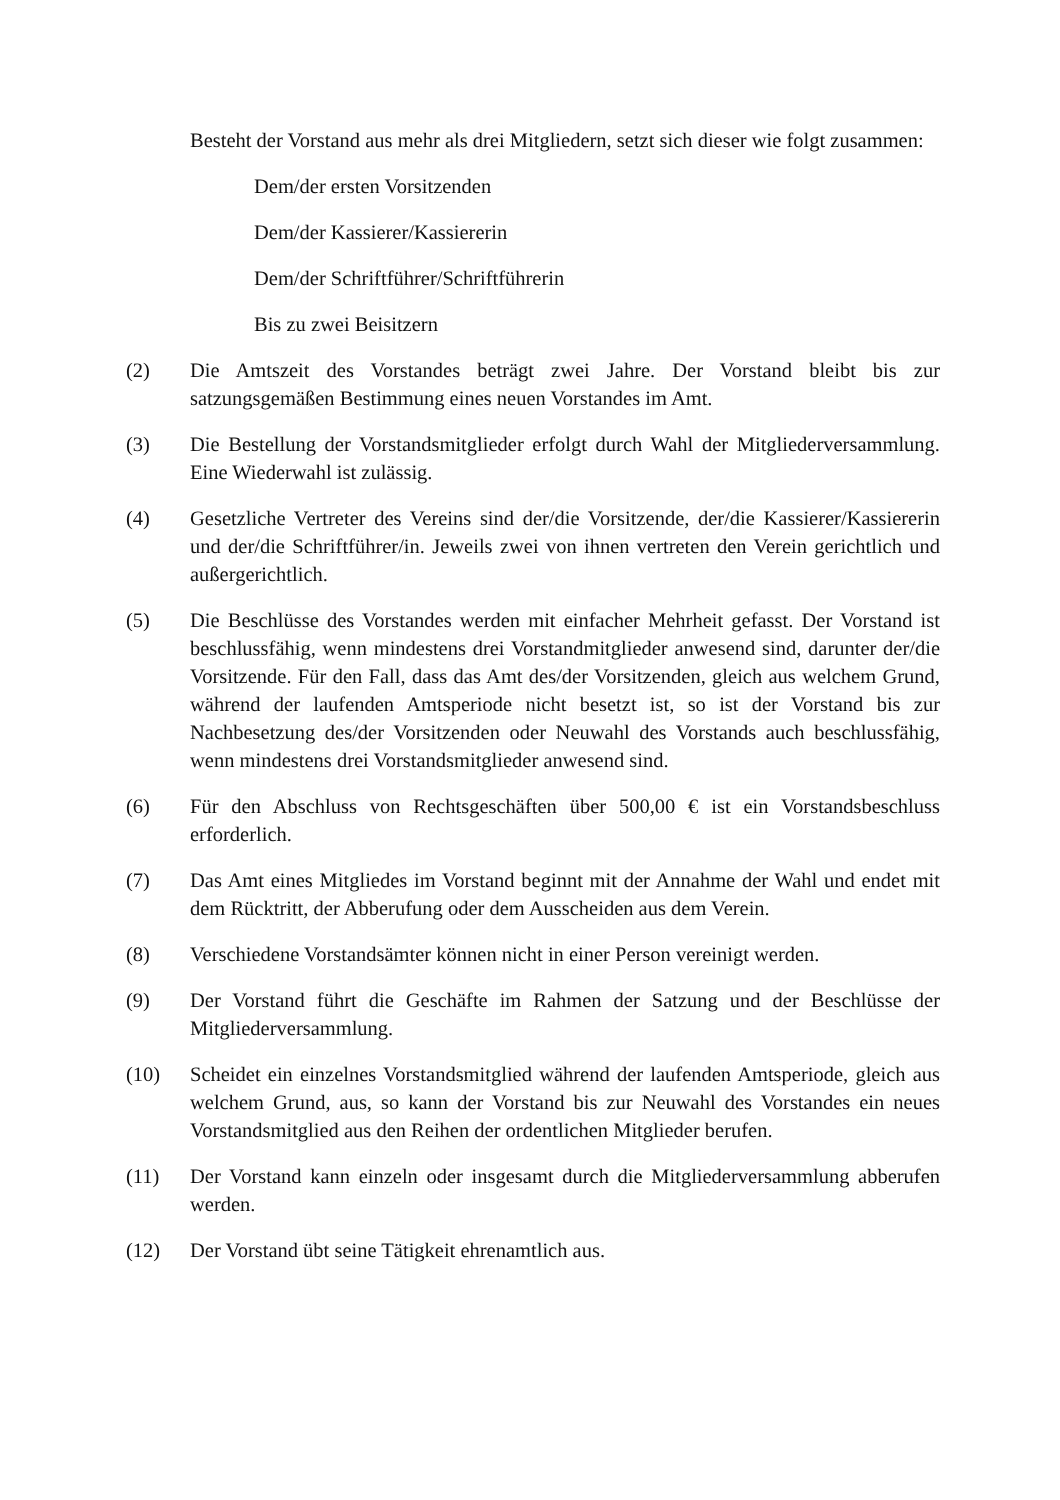Besteht der Vorstand aus mehr als drei Mitgliedern, setzt sich dieser wie folgt zusammen:
Dem/der ersten Vorsitzenden
Dem/der Kassierer/Kassiererin
Dem/der Schriftführer/Schriftführerin
Bis zu zwei Beisitzern
(2) Die Amtszeit des Vorstandes beträgt zwei Jahre. Der Vorstand bleibt bis zur satzungsgemäßen Bestimmung eines neuen Vorstandes im Amt.
(3) Die Bestellung der Vorstandsmitglieder erfolgt durch Wahl der Mitgliederversammlung. Eine Wiederwahl ist zulässig.
(4) Gesetzliche Vertreter des Vereins sind der/die Vorsitzende, der/die Kassierer/Kassiererin und der/die Schriftführer/in. Jeweils zwei von ihnen vertreten den Verein gerichtlich und außergerichtlich.
(5) Die Beschlüsse des Vorstandes werden mit einfacher Mehrheit gefasst. Der Vorstand ist beschlussfähig, wenn mindestens drei Vorstandmitglieder anwesend sind, darunter der/die Vorsitzende. Für den Fall, dass das Amt des/der Vorsitzenden, gleich aus welchem Grund, während der laufenden Amtsperiode nicht besetzt ist, so ist der Vorstand bis zur Nachbesetzung des/der Vorsitzenden oder Neuwahl des Vorstands auch beschlussfähig, wenn mindestens drei Vorstandsmitglieder anwesend sind.
(6) Für den Abschluss von Rechtsgeschäften über 500,00 € ist ein Vorstandsbeschluss erforderlich.
(7) Das Amt eines Mitgliedes im Vorstand beginnt mit der Annahme der Wahl und endet mit dem Rücktritt, der Abberufung oder dem Ausscheiden aus dem Verein.
(8) Verschiedene Vorstandsämter können nicht in einer Person vereinigt werden.
(9) Der Vorstand führt die Geschäfte im Rahmen der Satzung und der Beschlüsse der Mitgliederversammlung.
(10) Scheidet ein einzelnes Vorstandsmitglied während der laufenden Amtsperiode, gleich aus welchem Grund, aus, so kann der Vorstand bis zur Neuwahl des Vorstandes ein neues Vorstandsmitglied aus den Reihen der ordentlichen Mitglieder berufen.
(11) Der Vorstand kann einzeln oder insgesamt durch die Mitgliederversammlung abberufen werden.
(12) Der Vorstand übt seine Tätigkeit ehrenamtlich aus.